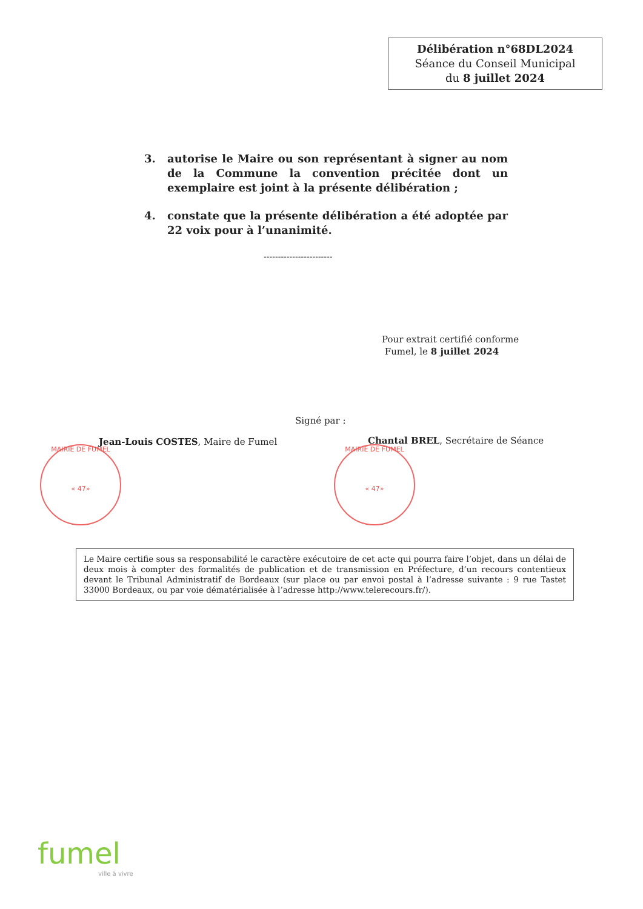Délibération n°68DL2024
Séance du Conseil Municipal
du 8 juillet 2024
3. autorise le Maire ou son représentant à signer au nom de la Commune la convention précitée dont un exemplaire est joint à la présente délibération ;
4. constate que la présente délibération a été adoptée par 22 voix pour à l’unanimité.
------------------------
Pour extrait certifié conforme
Fumel, le 8 juillet 2024
Signé par :
Jean-Louis COSTES, Maire de Fumel
Chantal BREL, Secrétaire de Séance
MAIRIE DE FUMEL
« 47»
MAIRIE DE FUMEL
« 47»
Le Maire certifie sous sa responsabilité le caractère exécutoire de cet acte qui pourra faire l’objet, dans un délai de deux mois à compter des formalités de publication et de transmission en Préfecture, d’un recours contentieux devant le Tribunal Administratif de Bordeaux (sur place ou par envoi postal à l’adresse suivante : 9 rue Tastet 33000 Bordeaux, ou par voie dématérialisée à l’adresse http://www.telerecours.fr/).
fumel
ville à vivre